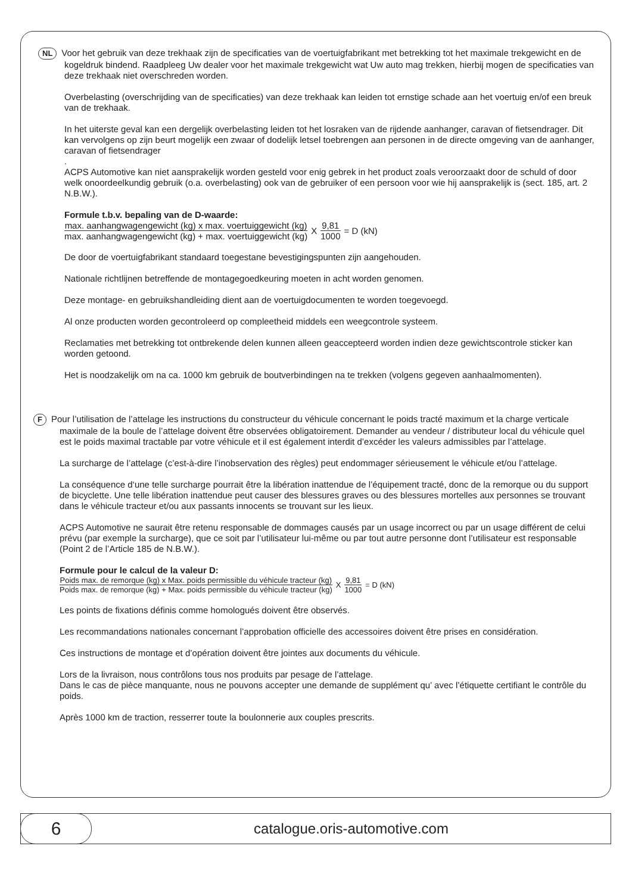NL Voor het gebruik van deze trekhaak zijn de specificaties van de voertuigfabrikant met betrekking tot het maximale trekgewicht en de kogeldruk bindend. Raadpleeg Uw dealer voor het maximale trekgewicht wat Uw auto mag trekken, hierbij mogen de specificaties van deze trekhaak niet overschreden worden.
Overbelasting (overschrijding van de specificaties) van deze trekhaak kan leiden tot ernstige schade aan het voertuig en/of een breuk van de trekhaak.
In het uiterste geval kan een dergelijk overbelasting leiden tot het losraken van de rijdende aanhanger, caravan of fietsendrager. Dit kan vervolgens op zijn beurt mogelijk een zwaar of dodelijk letsel toebrengen aan personen in de directe omgeving van de aanhanger, caravan of fietsendrager
.
ACPS Automotive kan niet aansprakelijk worden gesteld voor enig gebrek in het product zoals veroorzaakt door de schuld of door welk onoordeelkundig gebruik (o.a. overbelasting) ook van de gebruiker of een persoon voor wie hij aansprakelijk is (sect. 185, art. 2 N.B.W.).
Formule t.b.v. bepaling van de D-waarde:
max. aanhangwagengewicht (kg) x max. voertuiggewicht (kg) max. aanhangwagengewicht (kg) + max. voertuiggewicht (kg) X 9,81 1000 = D (kN)
De door de voertuigfabrikant standaard toegestane bevestigingspunten zijn aangehouden.
Nationale richtlijnen betreffende de montagegoedkeuring moeten in acht worden genomen.
Deze montage- en gebruikshandleiding dient aan de voertuigdocumenten te worden toegevoegd.
Al onze producten worden gecontroleerd op compleetheid middels een weegcontrole systeem.
Reclamaties met betrekking tot ontbrekende delen kunnen alleen geaccepteerd worden indien deze gewichtscontrole sticker kan worden getoond.
Het is noodzakelijk om na ca. 1000 km gebruik de boutverbindingen na te trekken (volgens gegeven aanhaalmomenten).
F Pour l’utilisation de l’attelage les instructions du constructeur du véhicule concernant le poids tracté maximum et la charge verticale maximale de la boule de l’attelage doivent être observées obligatoirement. Demander au vendeur / distributeur local du véhicule quel est le poids maximal tractable par votre véhicule et il est également interdit d’excéder les valeurs admissibles par l’attelage.
La surcharge de l’attelage (c’est-à-dire l’inobservation des règles) peut endommager sérieusement le véhicule et/ou l’attelage.
La conséquence d‘une telle surcharge pourrait être la libération inattendue de l’équipement tracté, donc de la remorque ou du support de bicyclette. Une telle libération inattendue peut causer des blessures graves ou des blessures mortelles aux personnes se trouvant dans le véhicule tracteur et/ou aux passants innocents se trouvant sur les lieux.
ACPS Automotive ne saurait être retenu responsable de dommages causés par un usage incorrect ou par un usage différent de celui prévu (par exemple la surcharge), que ce soit par l’utilisateur lui-même ou par tout autre personne dont l’utilisateur est responsable (Point 2 de l’Article 185 de N.B.W.).
Formule pour le calcul de la valeur D:
Poids max. de remorque (kg) x Max. poids permissible du véhicule tracteur (kg) Poids max. de remorque (kg) + Max. poids permissible du véhicule tracteur (kg) X 9,81 1000 = D (kN)
Les points de fixations définis comme homologués doivent être observés.
Les recommandations nationales concernant l’approbation officielle des accessoires doivent être prises en considération.
Ces instructions de montage et d’opération doivent être jointes aux documents du véhicule.
Lors de la livraison, nous contrôlons tous nos produits par pesage de l’attelage.
Dans le cas de pièce manquante, nous ne pouvons accepter une demande de supplément qu’ avec l’étiquette certifiant le contrôle du poids.
Après 1000 km de traction, resserrer toute la boulonnerie aux couples prescrits.
6
catalogue.oris-automotive.com